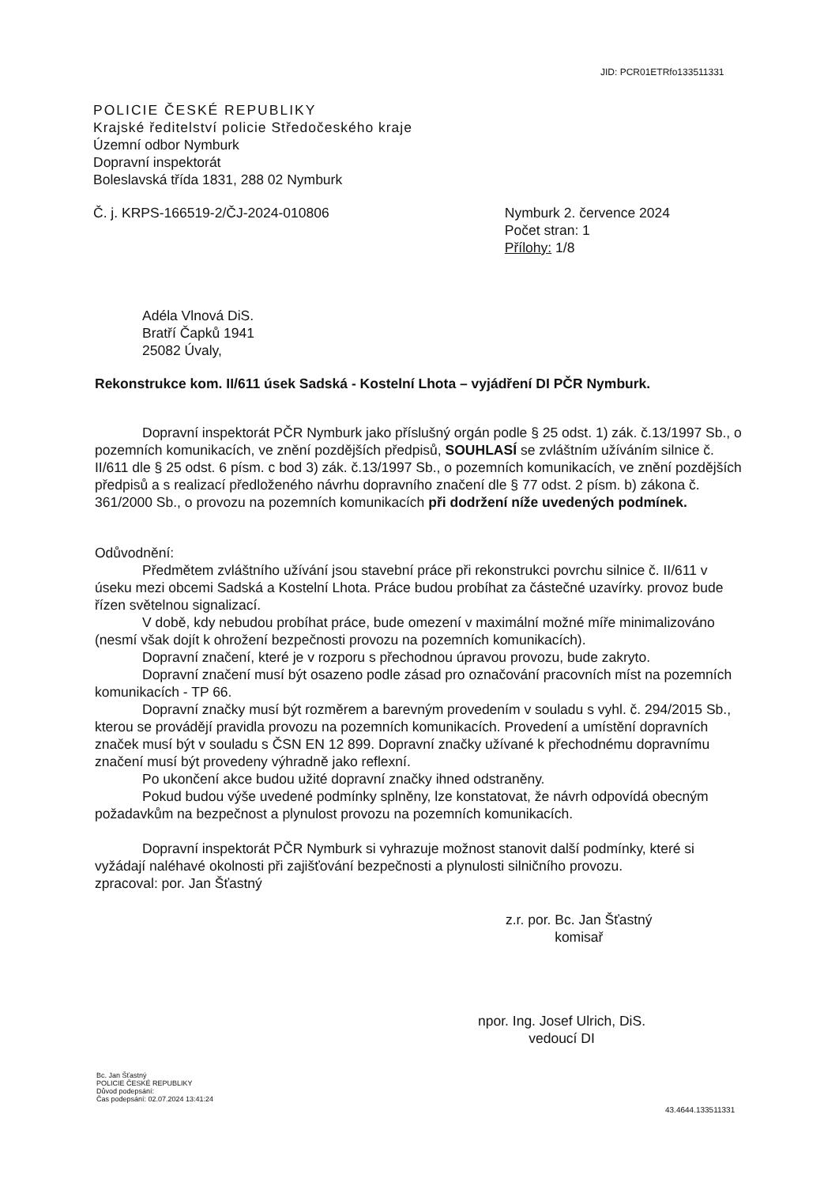JID: PCR01ETRfo133511331
POLICIE ČESKÉ REPUBLIKY
Krajské ředitelství policie Středočeského kraje
Územní odbor Nymburk
Dopravní inspektorát
Boleslavská třída 1831, 288 02 Nymburk
Č. j. KRPS-166519-2/ČJ-2024-010806
Nymburk 2. července 2024
Počet stran: 1
Přílohy: 1/8
Adéla Vlnová DiS.
Bratří Čapků 1941
25082 Úvaly,
Rekonstrukce kom. II/611 úsek Sadská - Kostelní Lhota – vyjádření DI PČR Nymburk.
Dopravní inspektorát PČR Nymburk jako příslušný orgán podle § 25 odst. 1) zák. č.13/1997 Sb., o pozemních komunikacích, ve znění pozdějších předpisů, SOUHLASÍ se zvláštním užíváním silnice č. II/611 dle § 25 odst. 6 písm. c bod 3) zák. č.13/1997 Sb., o pozemních komunikacích, ve znění pozdějších předpisů a s realizací předloženého návrhu dopravního značení dle § 77 odst. 2 písm. b) zákona č. 361/2000 Sb., o provozu na pozemních komunikacích při dodržení níže uvedených podmínek.
Odůvodnění:
Předmětem zvláštního užívání jsou stavební práce při rekonstrukci povrchu silnice č. II/611 v úseku mezi obcemi Sadská a Kostelní Lhota. Práce budou probíhat za částečné uzavírky. provoz bude řízen světelnou signalizací.
V době, kdy nebudou probíhat práce, bude omezení v maximální možné míře minimalizováno (nesmí však dojít k ohrožení bezpečnosti provozu na pozemních komunikacích).
Dopravní značení, které je v rozporu s přechodnou úpravou provozu, bude zakryto.
Dopravní značení musí být osazeno podle zásad pro označování pracovních míst na pozemních komunikacích - TP 66.
Dopravní značky musí být rozměrem a barevným provedením v souladu s vyhl. č. 294/2015 Sb., kterou se provádějí pravidla provozu na pozemních komunikacích. Provedení a umístění dopravních značek musí být v souladu s ČSN EN 12 899. Dopravní značky užívané k přechodnému dopravnímu značení musí být provedeny výhradně jako reflexní.
Po ukončení akce budou užité dopravní značky ihned odstraněny.
Pokud budou výše uvedené podmínky splněny, lze konstatovat, že návrh odpovídá obecným požadavkům na bezpečnost a plynulost provozu na pozemních komunikacích.
Dopravní inspektorát PČR Nymburk si vyhrazuje možnost stanovit další podmínky, které si vyžádají naléhavé okolnosti při zajišťování bezpečnosti a plynulosti silničního provozu.
zpracoval: por. Jan Šťastný
z.r. por. Bc. Jan Šťastný
komisař
npor. Ing. Josef Ulrich, DiS.
vedoucí DI
Bc. Jan Šťastný
POLICIE ČESKÉ REPUBLIKY
Důvod podepsání:
Čas podepsání: 02.07.2024 13:41:24
43.4644.133511331